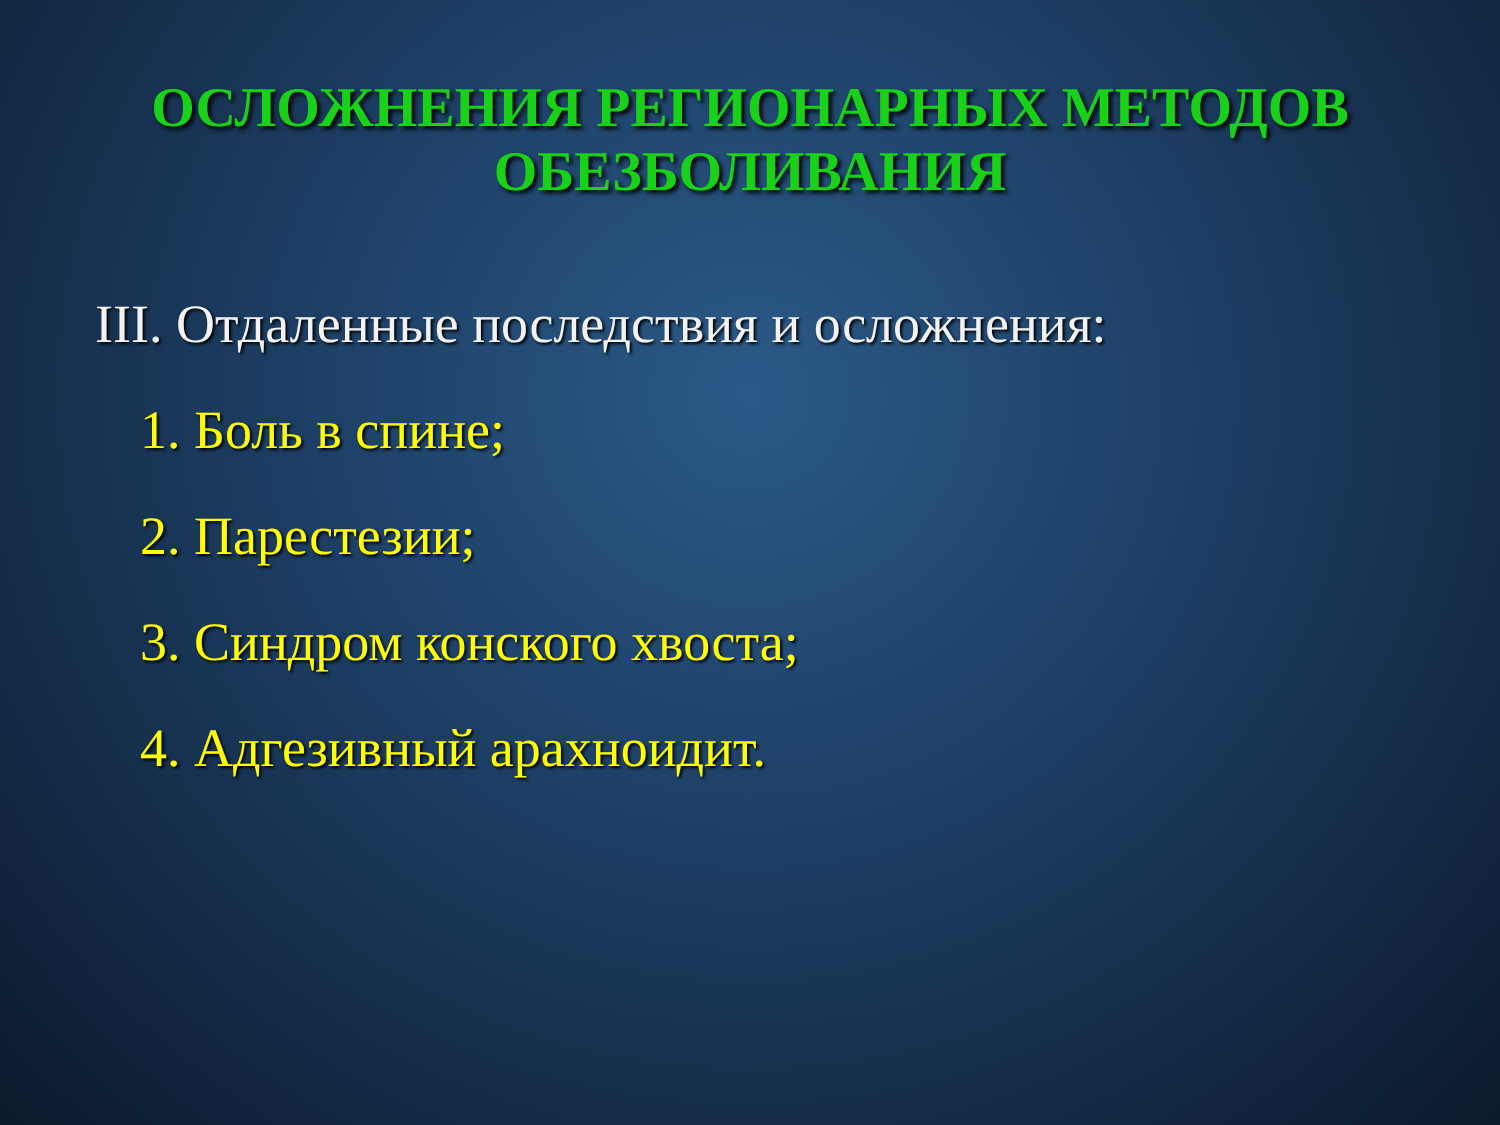ОСЛОЖНЕНИЯ РЕГИОНАРНЫХ МЕТОДОВ ОБЕЗБОЛИВАНИЯ
III. Отдаленные последствия и осложнения:
1. Боль в спине;
2. Парестезии;
3. Синдром конского хвоста;
4. Адгезивный арахноидит.